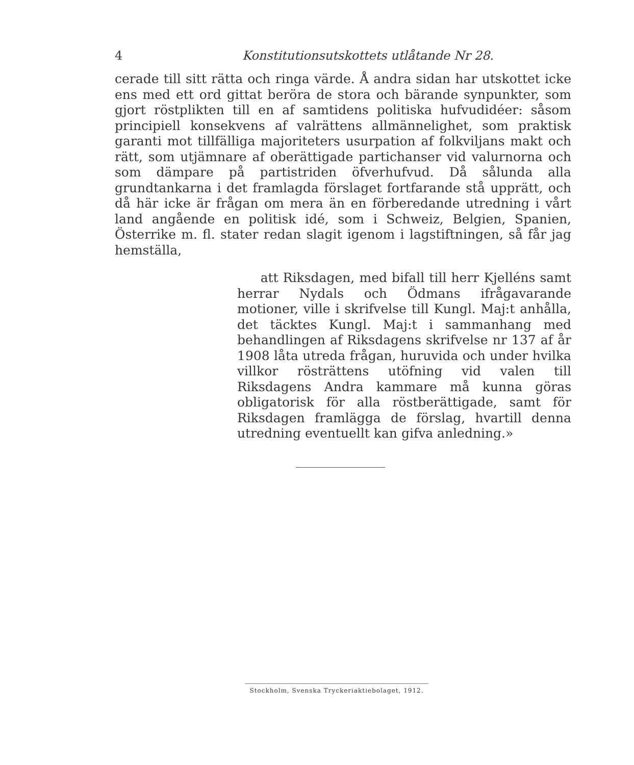4 Konstitutionsutskottets utlåtande Nr 28.
cerade till sitt rätta och ringa värde. Å andra sidan har utskottet icke ens med ett ord gittat beröra de stora och bärande synpunkter, som gjort röstplikten till en af samtidens politiska hufvudidéer: såsom principiell konsekvens af valrättens allmännelighet, som praktisk garanti mot tillfälliga majoriteters usurpation af folkviljans makt och rätt, som utjämnare af oberättigade partichanser vid valurnorna och som dämpare på partistriden öfverhufvud. Då sålunda alla grundtankarna i det framlagda förslaget fortfarande stå upprätt, och då här icke är frågan om mera än en förberedande utredning i vårt land angående en politisk idé, som i Schweiz, Belgien, Spanien, Österrike m. fl. stater redan slagit igenom i lagstiftningen, så får jag hemställa,
att Riksdagen, med bifall till herr Kjelléns samt herrar Nydals och Ödmans ifrågavarande motioner, ville i skrifvelse till Kungl. Maj:t anhålla, det täcktes Kungl. Maj:t i sammanhang med behandlingen af Riksdagens skrifvelse nr 137 af år 1908 låta utreda frågan, huruvida och under hvilka villkor rösträttens utöfning vid valen till Riksdagens Andra kammare må kunna göras obligatorisk för alla röstberättigade, samt för Riksdagen framlägga de förslag, hvartill denna utredning eventuellt kan gifva anledning.»
Stockholm, Svenska Tryckeriaktiebolaget, 1912.